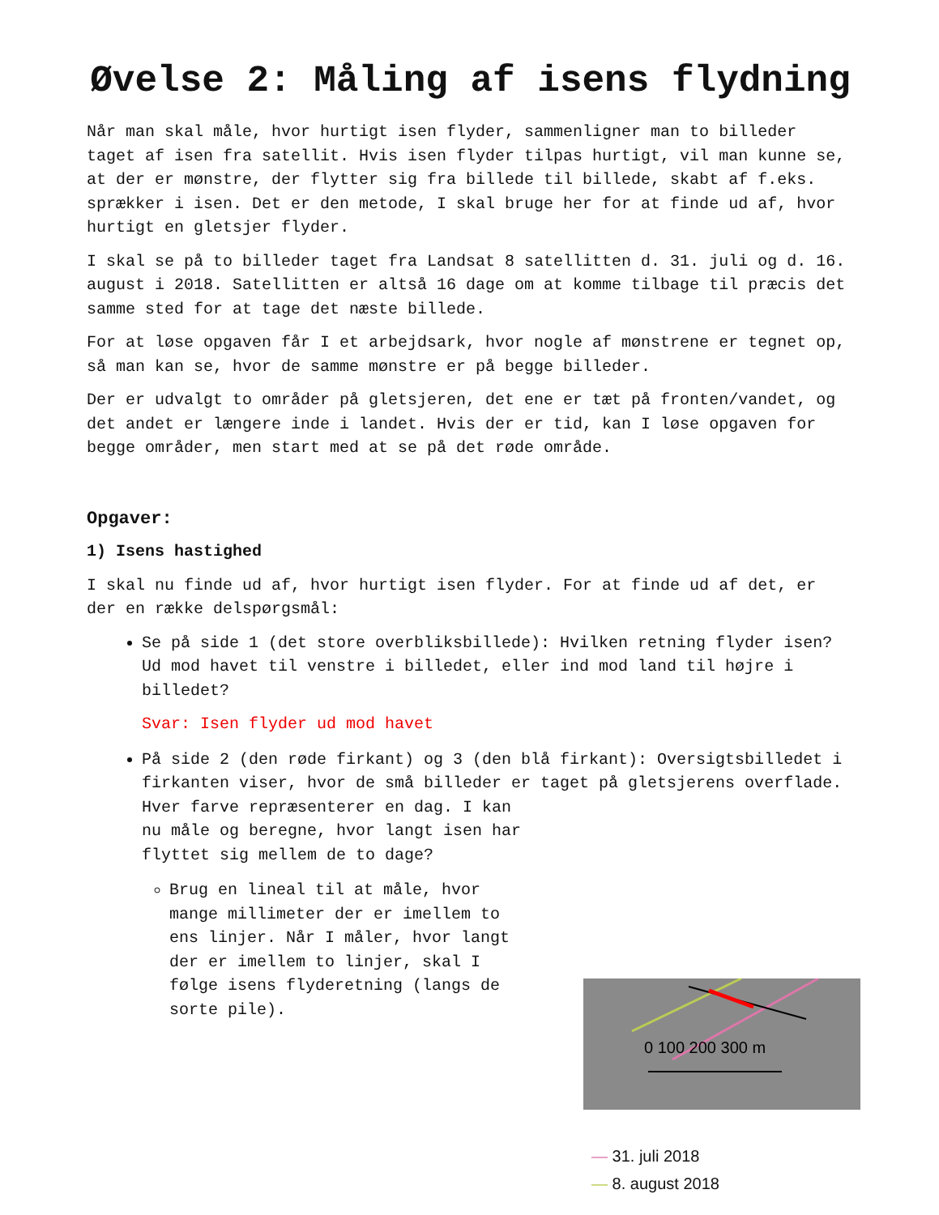Øvelse 2: Måling af isens flydning
Når man skal måle, hvor hurtigt isen flyder, sammenligner man to billeder taget af isen fra satellit. Hvis isen flyder tilpas hurtigt, vil man kunne se, at der er mønstre, der flytter sig fra billede til billede, skabt af f.eks. sprækker i isen. Det er den metode, I skal bruge her for at finde ud af, hvor hurtigt en gletsjer flyder.
I skal se på to billeder taget fra Landsat 8 satellitten d. 31. juli og d. 16. august i 2018. Satellitten er altså 16 dage om at komme tilbage til præcis det samme sted for at tage det næste billede.
For at løse opgaven får I et arbejdsark, hvor nogle af mønstrene er tegnet op, så man kan se, hvor de samme mønstre er på begge billeder.
Der er udvalgt to områder på gletsjeren, det ene er tæt på fronten/vandet, og det andet er længere inde i landet. Hvis der er tid, kan I løse opgaven for begge områder, men start med at se på det røde område.
Opgaver:
1) Isens hastighed
I skal nu finde ud af, hvor hurtigt isen flyder. For at finde ud af det, er der en række delspørgsmål:
Se på side 1 (det store overbliksbillede): Hvilken retning flyder isen?
Ud mod havet til venstre i billedet, eller ind mod land til højre i billedet?
Svar: Isen flyder ud mod havet
På side 2 (den røde firkant) og 3 (den blå firkant): Oversigtsbilledet i firkanten viser, hvor de små billeder er taget på gletsjerens overflade.
Hver farve repræsenterer en dag. I kan nu måle og beregne, hvor langt isen har flyttet sig mellem de to dage?
Brug en lineal til at måle, hvor mange millimeter der er imellem to ens linjer. Når I måler, hvor langt der er imellem to linjer, skal I følge isens flyderetning (langs de sorte pile).
0 100 200 300 m
— 31. juli 2018
— 8. august 2018